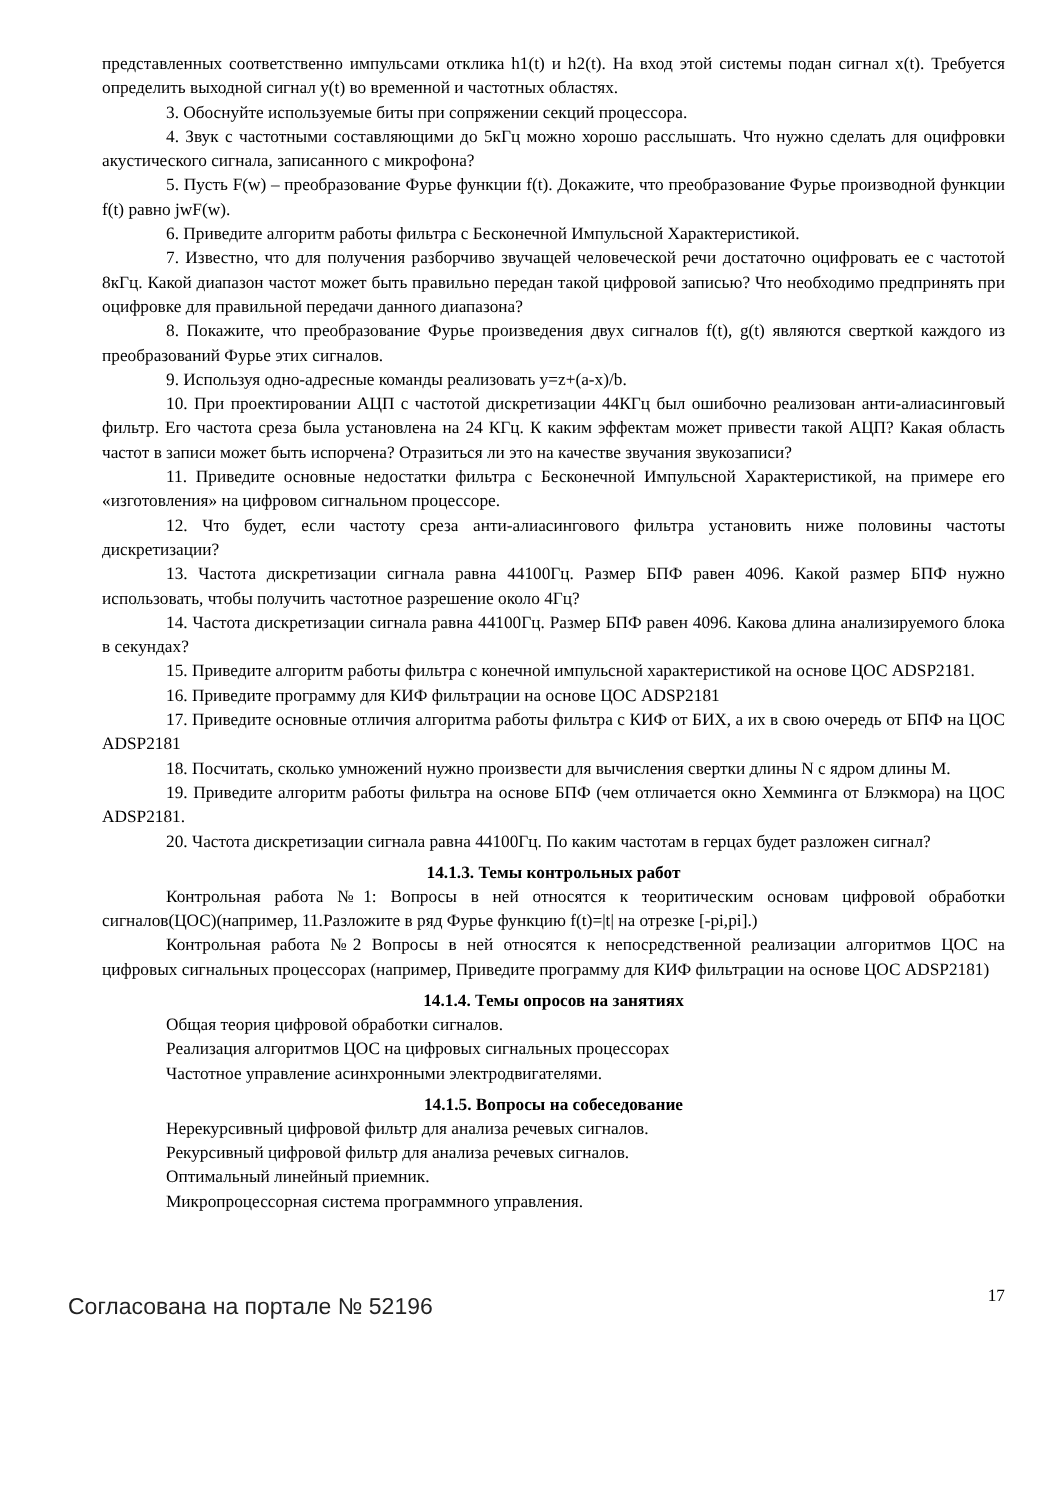представленных соответственно импульсами отклика h1(t) и h2(t). На вход этой системы подан сигнал x(t). Требуется определить выходной сигнал y(t) во временной и частотных областях.
3. Обоснуйте используемые биты при сопряжении секций процессора.
4. Звук с частотными составляющими до 5кГц можно хорошо расслышать. Что нужно сделать для оцифровки акустического сигнала, записанного с микрофона?
5. Пусть F(w) – преобразование Фурье функции f(t). Докажите, что преобразование Фурье производной функции f(t) равно jwF(w).
6. Приведите алгоритм работы фильтра с Бесконечной Импульсной Характеристикой.
7. Известно, что для получения разборчиво звучащей человеческой речи достаточно оцифровать ее с частотой 8кГц. Какой диапазон частот может быть правильно передан такой цифровой записью? Что необходимо предпринять при оцифровке для правильной передачи данного диапазона?
8. Покажите, что преобразование Фурье произведения двух сигналов f(t), g(t) являются сверткой каждого из преобразований Фурье этих сигналов.
9. Используя одно-адресные команды реализовать y=z+(a-x)/b.
10. При проектировании АЦП с частотой дискретизации 44КГц был ошибочно реализован анти-алиасинговый фильтр. Его частота среза была установлена на 24 КГц. К каким эффектам может привести такой АЦП? Какая область частот в записи может быть испорчена? Отразиться ли это на качестве звучания звукозаписи?
11. Приведите основные недостатки фильтра с Бесконечной Импульсной Характеристикой, на примере его «изготовления» на цифровом сигнальном процессоре.
12. Что будет, если частоту среза анти-алиасингового фильтра установить ниже половины частоты дискретизации?
13. Частота дискретизации сигнала равна 44100Гц. Размер БПФ равен 4096. Какой размер БПФ нужно использовать, чтобы получить частотное разрешение около 4Гц?
14. Частота дискретизации сигнала равна 44100Гц. Размер БПФ равен 4096. Какова длина анализируемого блока в секундах?
15. Приведите алгоритм работы фильтра с конечной импульсной характеристикой на основе ЦОС ADSP2181.
16. Приведите программу для КИФ фильтрации на основе ЦОС ADSP2181
17. Приведите основные отличия алгоритма работы фильтра с КИФ от БИХ, а их в свою очередь от БПФ на ЦОС ADSP2181
18. Посчитать, сколько умножений нужно произвести для вычисления свертки длины N с ядром длины M.
19. Приведите алгоритм работы фильтра на основе БПФ (чем отличается окно Хемминга от Блэкмора) на ЦОС ADSP2181.
20. Частота дискретизации сигнала равна 44100Гц. По каким частотам в герцах будет разложен сигнал?
14.1.3. Темы контрольных работ
Контрольная работа №1: Вопросы в ней относятся к теоритическим основам цифровой обработки сигналов(ЦОС)(например, 11.Разложите в ряд Фурье функцию f(t)=|t| на отрезке [-pi,pi].)
Контрольная работа №2 Вопросы в ней относятся к непосредственной реализации алгоритмов ЦОС на цифровых сигнальных процессорах (например, Приведите программу для КИФ фильтрации на основе ЦОС ADSP2181)
14.1.4. Темы опросов на занятиях
Общая теория цифровой обработки сигналов.
Реализация алгоритмов ЦОС на цифровых сигнальных процессорах
Частотное управление асинхронными электродвигателями.
14.1.5. Вопросы на собеседование
Нерекурсивный цифровой фильтр для анализа речевых сигналов.
Рекурсивный цифровой фильтр для анализа речевых сигналов.
Оптимальный линейный приемник.
Микропроцессорная система программного управления.
Согласована на портале № 52196 17